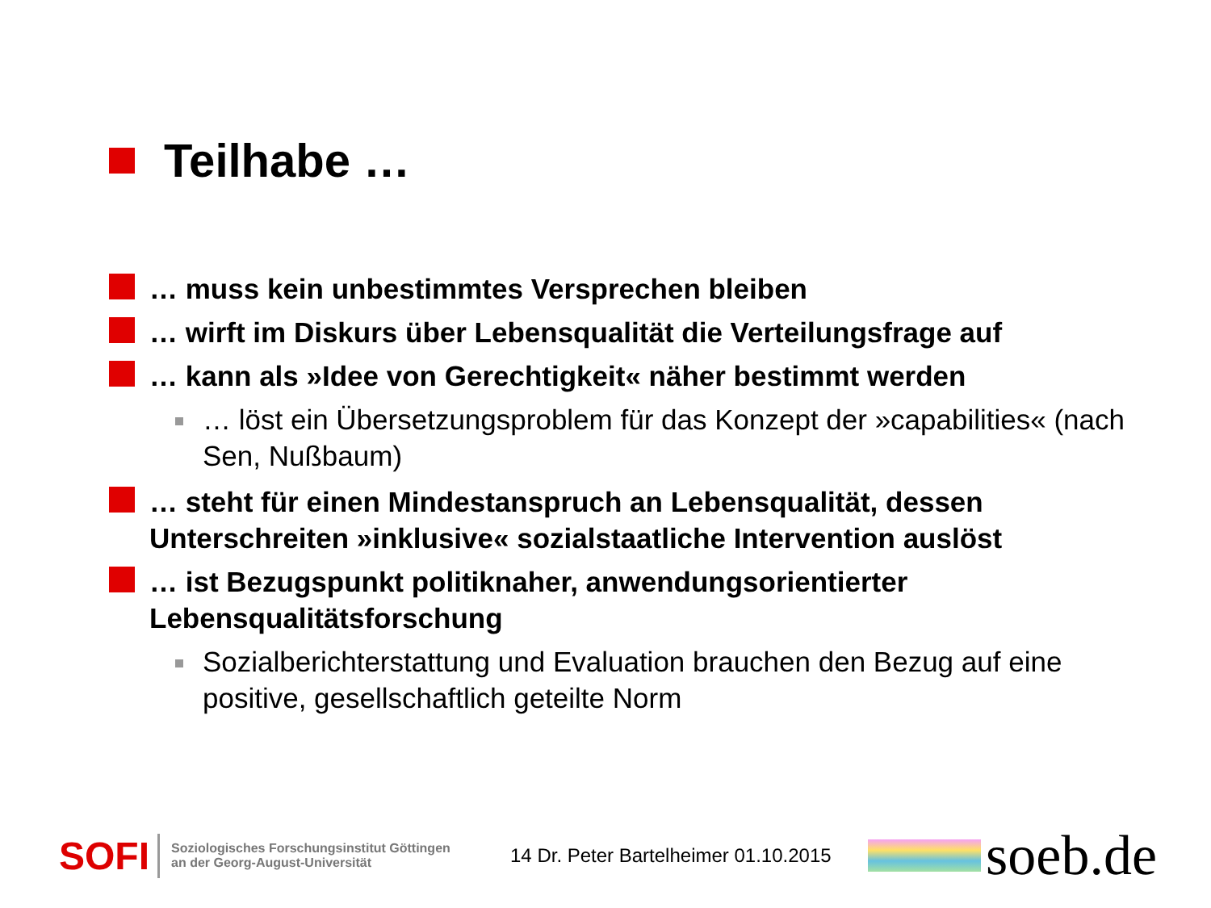Teilhabe …
… muss kein unbestimmtes Versprechen bleiben
… wirft im Diskurs über Lebensqualität die Verteilungsfrage auf
… kann als »Idee von Gerechtigkeit« näher bestimmt werden
… löst ein Übersetzungsproblem für das Konzept der »capabilities« (nach Sen, Nußbaum)
… steht für einen Mindestanspruch an Lebensqualität, dessen Unterschreiten »inklusive« sozialstaatliche Intervention auslöst
… ist Bezugspunkt politiknaher, anwendungsorientierter Lebensqualitätsforschung
Sozialberichterstattung und Evaluation brauchen den Bezug auf eine positive, gesellschaftlich geteilte Norm
SOFI
Soziologisches Forschungsinstitut Göttingen
an der Georg-August-Universität
14 Dr. Peter Bartelheimer 01.10.2015
soeb.de